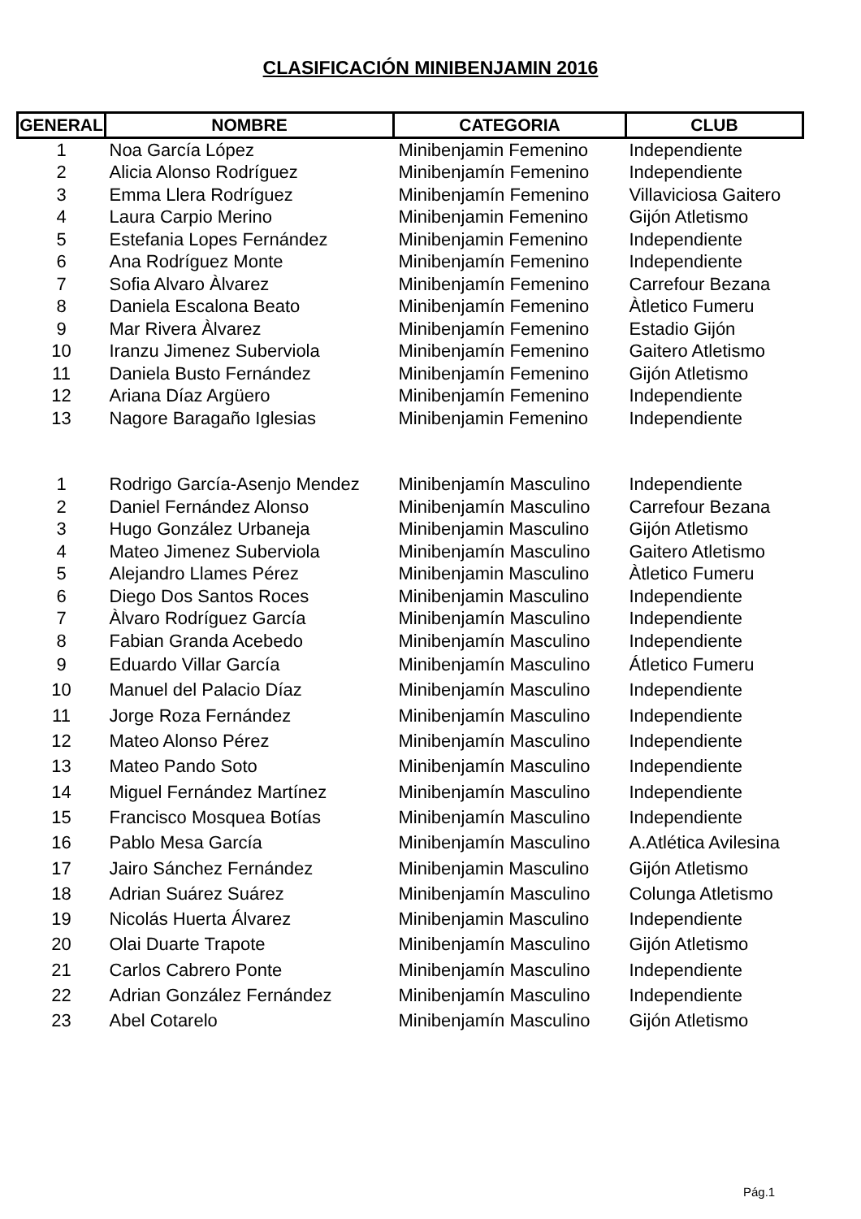CLASIFICACIÓN MINIBENJAMIN 2016
| GENERAL | NOMBRE | CATEGORIA | CLUB |
| --- | --- | --- | --- |
| 1 | Noa García López | Minibenjamin Femenino | Independiente |
| 2 | Alicia Alonso Rodríguez | Minibenjamín Femenino | Independiente |
| 3 | Emma Llera Rodríguez | Minibenjamín Femenino | Villaviciosa Gaitero |
| 4 | Laura Carpio Merino | Minibenjamin Femenino | Gijón Atletismo |
| 5 | Estefania Lopes Fernández | Minibenjamin Femenino | Independiente |
| 6 | Ana Rodríguez Monte | Minibenjamín Femenino | Independiente |
| 7 | Sofia Alvaro Àlvarez | Minibenjamín Femenino | Carrefour Bezana |
| 8 | Daniela Escalona Beato | Minibenjamín Femenino | Àtletico Fumeru |
| 9 | Mar Rivera Àlvarez | Minibenjamín Femenino | Estadio Gijón |
| 10 | Iranzu Jimenez Suberviola | Minibenjamín Femenino | Gaitero Atletismo |
| 11 | Daniela Busto Fernández | Minibenjamín Femenino | Gijón Atletismo |
| 12 | Ariana Díaz Argüero | Minibenjamín Femenino | Independiente |
| 13 | Nagore Baragaño Iglesias | Minibenjamin Femenino | Independiente |
| 1 | Rodrigo García-Asenjo Mendez | Minibenjamín Masculino | Independiente |
| 2 | Daniel Fernández Alonso | Minibenjamín Masculino | Carrefour Bezana |
| 3 | Hugo González Urbaneja | Minibenjamin Masculino | Gijón Atletismo |
| 4 | Mateo Jimenez Suberviola | Minibenjamín Masculino | Gaitero Atletismo |
| 5 | Alejandro Llames Pérez | Minibenjamin Masculino | Àtletico Fumeru |
| 6 | Diego Dos Santos Roces | Minibenjamin Masculino | Independiente |
| 7 | Àlvaro Rodríguez García | Minibenjamín Masculino | Independiente |
| 8 | Fabian Granda Acebedo | Minibenjamín Masculino | Independiente |
| 9 | Eduardo Villar García | Minibenjamín Masculino | Átletico Fumeru |
| 10 | Manuel del Palacio Díaz | Minibenjamín Masculino | Independiente |
| 11 | Jorge Roza Fernández | Minibenjamín Masculino | Independiente |
| 12 | Mateo Alonso Pérez | Minibenjamín Masculino | Independiente |
| 13 | Mateo Pando Soto | Minibenjamín Masculino | Independiente |
| 14 | Miguel Fernández Martínez | Minibenjamín Masculino | Independiente |
| 15 | Francisco Mosquea Botías | Minibenjamín Masculino | Independiente |
| 16 | Pablo Mesa García | Minibenjamín Masculino | A.Atlética Avilesina |
| 17 | Jairo Sánchez Fernández | Minibenjamin Masculino | Gijón Atletismo |
| 18 | Adrian Suárez Suárez | Minibenjamín Masculino | Colunga Atletismo |
| 19 | Nicolás Huerta Álvarez | Minibenjamin Masculino | Independiente |
| 20 | Olai Duarte Trapote | Minibenjamín Masculino | Gijón Atletismo |
| 21 | Carlos Cabrero Ponte | Minibenjamín Masculino | Independiente |
| 22 | Adrian González Fernández | Minibenjamín Masculino | Independiente |
| 23 | Abel Cotarelo | Minibenjamín Masculino | Gijón Atletismo |
Pág.1